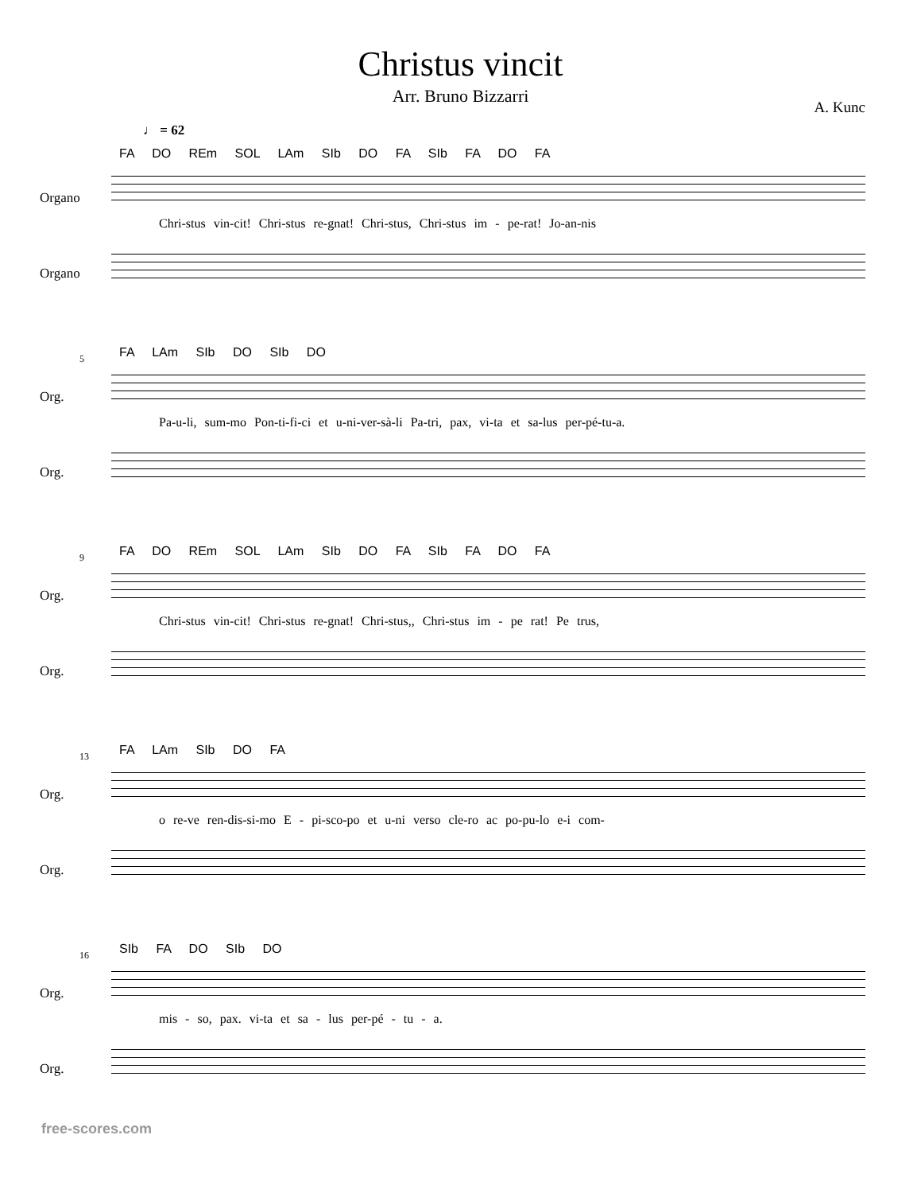Christus vincit
Arr. Bruno Bizzarri
A. Kunc
♩ = 62
FA DO REm SOL LAm SIb DO FA SIb FA DO FA
Organo
Chri-stus vin-cit! Chri-stus re-gnat! Chri-stus, Chri-stus im - pe-rat! Jo-an-nis
Organo
5
FA LAm SIb DO SIb DO
Org.
Pa-u-li, sum-mo Pon-ti-fi-ci et u-ni-ver-sà-li Pa-tri, pax, vi-ta et sa-lus per-pé-tu-a.
Org.
9
FA DO REm SOL LAm SIb DO FA SIb FA DO FA
Org.
Chri-stus vin-cit! Chri-stus re-gnat! Chri-stus,, Chri-stus im - pe rat! Pe trus,
Org.
13
FA LAm SIb DO FA
Org.
o re-ve ren-dis-si-mo E - pi-sco-po et u-ni verso cle-ro ac po-pu-lo e-i com-
Org.
16
SIb FA DO SIb DO
Org.
mis - so, pax. vi-ta et sa - lus per-pé - tu - a.
Org.
free-scores.com